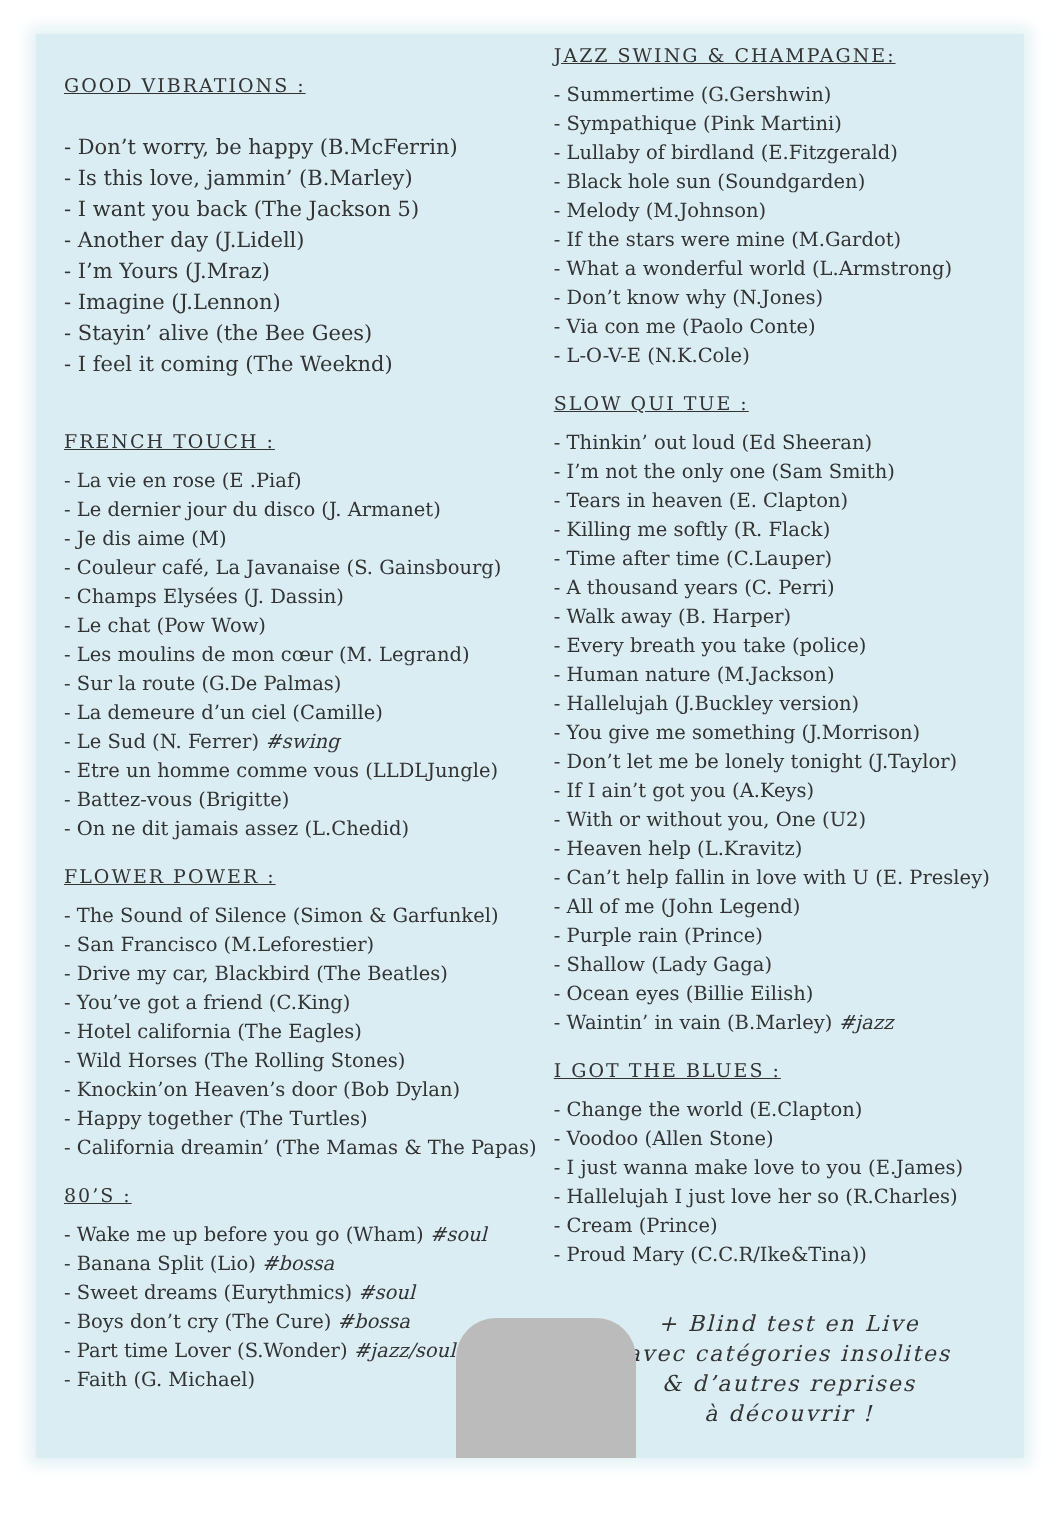GOOD VIBRATIONS :
- Don’t worry, be happy (B.McFerrin)
- Is this love, jammin’ (B.Marley)
- I want you back (The Jackson 5)
- Another day (J.Lidell)
- I’m Yours (J.Mraz)
- Imagine (J.Lennon)
- Stayin’ alive (the Bee Gees)
- I feel it coming (The Weeknd)
FRENCH TOUCH :
- La vie en rose (E .Piaf)
- Le dernier jour du disco (J. Armanet)
- Je dis aime (M)
- Couleur café, La Javanaise (S. Gainsbourg)
- Champs Elysées (J. Dassin)
- Le chat (Pow Wow)
- Les moulins de mon cœur (M. Legrand)
- Sur la route (G.De Palmas)
- La demeure d’un ciel (Camille)
- Le Sud (N. Ferrer) #swing
- Etre un homme comme vous (LLDLJungle)
- Battez-vous (Brigitte)
- On ne dit jamais assez (L.Chedid)
FLOWER POWER :
- The Sound of Silence (Simon & Garfunkel)
- San Francisco (M.Leforestier)
- Drive my car, Blackbird (The Beatles)
- You’ve got a friend (C.King)
- Hotel california (The Eagles)
- Wild Horses (The Rolling Stones)
- Knockin’on Heaven’s door (Bob Dylan)
- Happy together (The Turtles)
- California dreamin’ (The Mamas & The Papas)
80’S :
- Wake me up before you go (Wham) #soul
- Banana Split (Lio) #bossa
- Sweet dreams (Eurythmics) #soul
- Boys don’t cry (The Cure) #bossa
- Part time Lover (S.Wonder) #jazz/soul
- Faith (G. Michael)
JAZZ SWING & CHAMPAGNE:
- Summertime (G.Gershwin)
- Sympathique (Pink Martini)
- Lullaby of birdland (E.Fitzgerald)
- Black hole sun (Soundgarden)
- Melody (M.Johnson)
- If the stars were mine (M.Gardot)
- What a wonderful world (L.Armstrong)
- Don’t know why (N.Jones)
- Via con me (Paolo Conte)
- L-O-V-E (N.K.Cole)
SLOW QUI TUE :
- Thinkin’ out loud (Ed Sheeran)
- I’m not the only one (Sam Smith)
- Tears in heaven (E. Clapton)
- Killing me softly (R. Flack)
- Time after time (C.Lauper)
- A thousand years (C. Perri)
- Walk away (B. Harper)
- Every breath you take (police)
- Human nature (M.Jackson)
- Hallelujah (J.Buckley version)
- You give me something (J.Morrison)
- Don’t let me be lonely tonight (J.Taylor)
- If I ain’t got you (A.Keys)
- With or without you, One (U2)
- Heaven help (L.Kravitz)
- Can’t help fallin in love with U (E. Presley)
- All of me (John Legend)
- Purple rain (Prince)
- Shallow (Lady Gaga)
- Ocean eyes (Billie Eilish)
- Waintin’ in vain (B.Marley) #jazz
I GOT THE BLUES :
- Change the world (E.Clapton)
- Voodoo (Allen Stone)
- I just wanna make love to you (E.James)
- Hallelujah I just love her so (R.Charles)
- Cream (Prince)
- Proud Mary (C.C.R/Ike&Tina))
+ Blind test en Live
avec catégories insolites
& d’autres reprises
à découvrir !